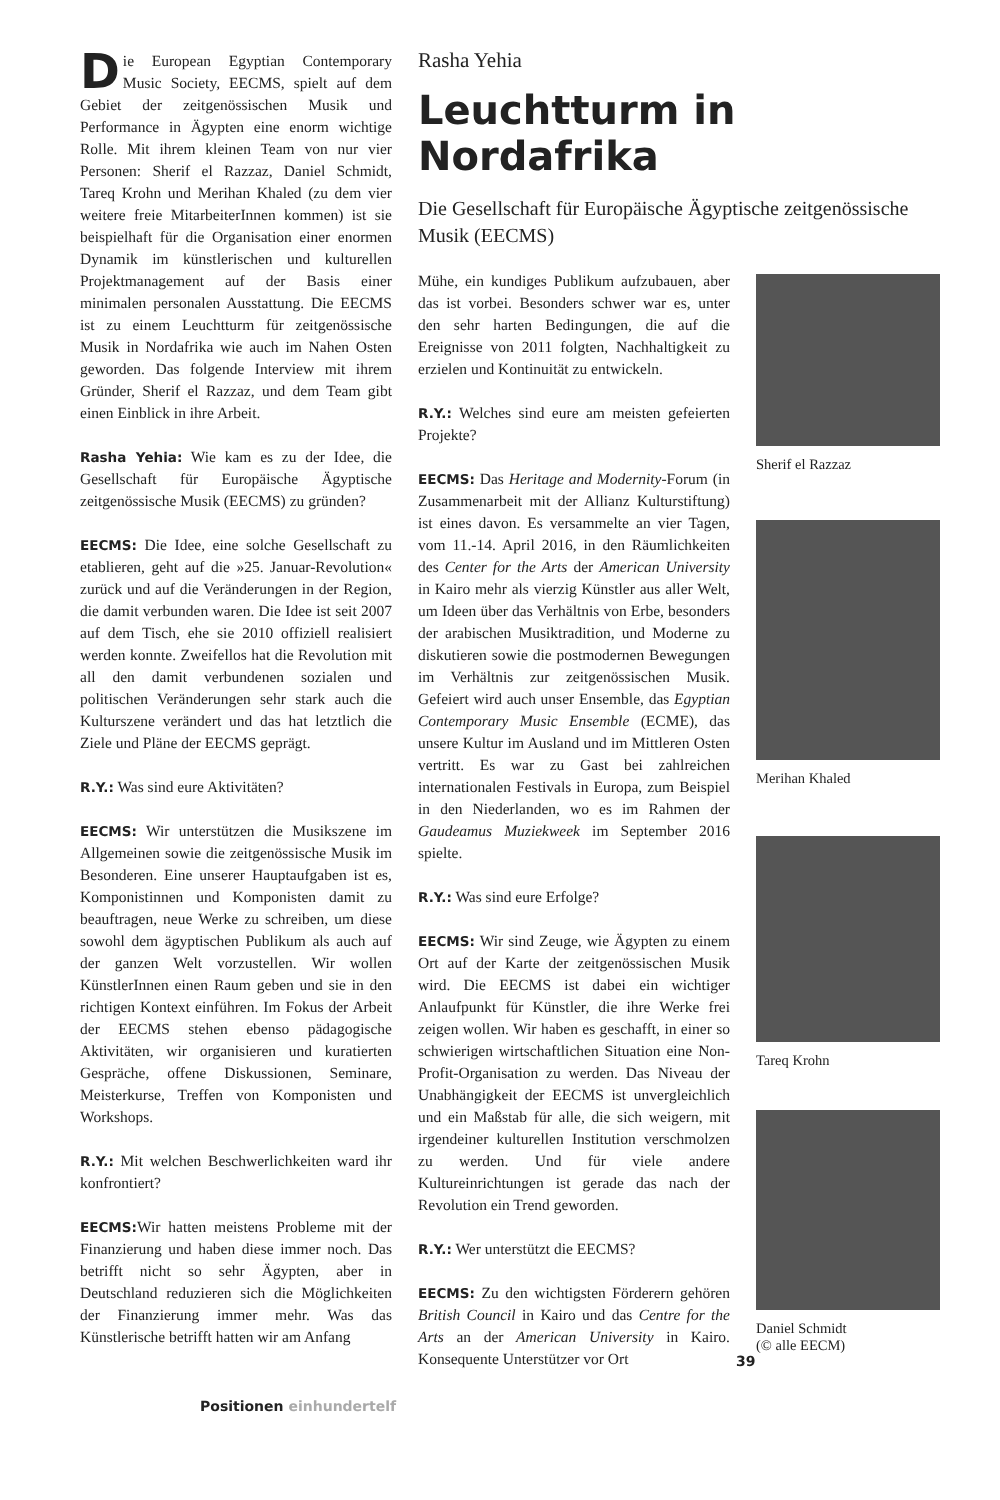Rasha Yehia
Leuchtturm in Nordafrika
Die Gesellschaft für Europäische Ägyptische zeitgenössische Musik (EECMS)
Die European Egyptian Contemporary Music Society, EECMS, spielt auf dem Gebiet der zeitgenössischen Musik und Performance in Ägypten eine enorm wichtige Rolle. Mit ihrem kleinen Team von nur vier Personen: Sherif el Razzaz, Daniel Schmidt, Tareq Krohn und Merihan Khaled (zu dem vier weitere freie MitarbeiterInnen kommen) ist sie beispielhaft für die Organisation einer enormen Dynamik im künstlerischen und kulturellen Projektmanagement auf der Basis einer minimalen personalen Ausstattung. Die EECMS ist zu einem Leuchtturm für zeitgenössische Musik in Nordafrika wie auch im Nahen Osten geworden. Das folgende Interview mit ihrem Gründer, Sherif el Razzaz, und dem Team gibt einen Einblick in ihre Arbeit.
Rasha Yehia: Wie kam es zu der Idee, die Gesellschaft für Europäische Ägyptische zeitgenössische Musik (EECMS) zu gründen?
EECMS: Die Idee, eine solche Gesellschaft zu etablieren, geht auf die »25. Januar-Revolution« zurück und auf die Veränderungen in der Region, die damit verbunden waren. Die Idee ist seit 2007 auf dem Tisch, ehe sie 2010 offiziell realisiert werden konnte. Zweifellos hat die Revolution mit all den damit verbundenen sozialen und politischen Veränderungen sehr stark auch die Kulturszene verändert und das hat letztlich die Ziele und Pläne der EECMS geprägt.
R.Y.: Was sind eure Aktivitäten?
EECMS: Wir unterstützen die Musikszene im Allgemeinen sowie die zeitgenössische Musik im Besonderen. Eine unserer Hauptaufgaben ist es, Komponistinnen und Komponisten damit zu beauftragen, neue Werke zu schreiben, um diese sowohl dem ägyptischen Publikum als auch auf der ganzen Welt vorzustellen. Wir wollen KünstlerInnen einen Raum geben und sie in den richtigen Kontext einführen. Im Fokus der Arbeit der EECMS stehen ebenso pädagogische Aktivitäten, wir organisieren und kuratierten Gespräche, offene Diskussionen, Seminare, Meisterkurse, Treffen von Komponisten und Workshops.
R.Y.: Mit welchen Beschwerlichkeiten ward ihr konfrontiert?
EECMS: Wir hatten meistens Probleme mit der Finanzierung und haben diese immer noch. Das betrifft nicht so sehr Ägypten, aber in Deutschland reduzieren sich die Möglichkeiten der Finanzierung immer mehr. Was das Künstlerische betrifft hatten wir am Anfang
Mühe, ein kundiges Publikum aufzubauen, aber das ist vorbei. Besonders schwer war es, unter den sehr harten Bedingungen, die auf die Ereignisse von 2011 folgten, Nachhaltigkeit zu erzielen und Kontinuität zu entwickeln.
R.Y.: Welches sind eure am meisten gefeierten Projekte?
EECMS: Das Heritage and Modernity-Forum (in Zusammenarbeit mit der Allianz Kulturstiftung) ist eines davon. Es versammelte an vier Tagen, vom 11.-14. April 2016, in den Räumlichkeiten des Center for the Arts der American University in Kairo mehr als vierzig Künstler aus aller Welt, um Ideen über das Verhältnis von Erbe, besonders der arabischen Musiktradition, und Moderne zu diskutieren sowie die postmodernen Bewegungen im Verhältnis zur zeitgenössischen Musik. Gefeiert wird auch unser Ensemble, das Egyptian Contemporary Music Ensemble (ECME), das unsere Kultur im Ausland und im Mittleren Osten vertritt. Es war zu Gast bei zahlreichen internationalen Festivals in Europa, zum Beispiel in den Niederlanden, wo es im Rahmen der Gaudeamus Muziekweek im September 2016 spielte.
R.Y.: Was sind eure Erfolge?
EECMS: Wir sind Zeuge, wie Ägypten zu einem Ort auf der Karte der zeitgenössischen Musik wird. Die EECMS ist dabei ein wichtiger Anlaufpunkt für Künstler, die ihre Werke frei zeigen wollen. Wir haben es geschafft, in einer so schwierigen wirtschaftlichen Situation eine Non-Profit-Organisation zu werden. Das Niveau der Unabhängigkeit der EECMS ist unvergleichlich und ein Maßstab für alle, die sich weigern, mit irgendeiner kulturellen Institution verschmolzen zu werden. Und für viele andere Kultureinrichtungen ist gerade das nach der Revolution ein Trend geworden.
R.Y.: Wer unterstützt die EECMS?
EECMS: Zu den wichtigsten Förderern gehören British Council in Kairo und das Centre for the Arts an der American University in Kairo. Konsequente Unterstützer vor Ort
39
Sherif el Razzaz
Merihan Khaled
Tareq Krohn
Daniel Schmidt
(© alle EECM)
Positionen einhundertelf